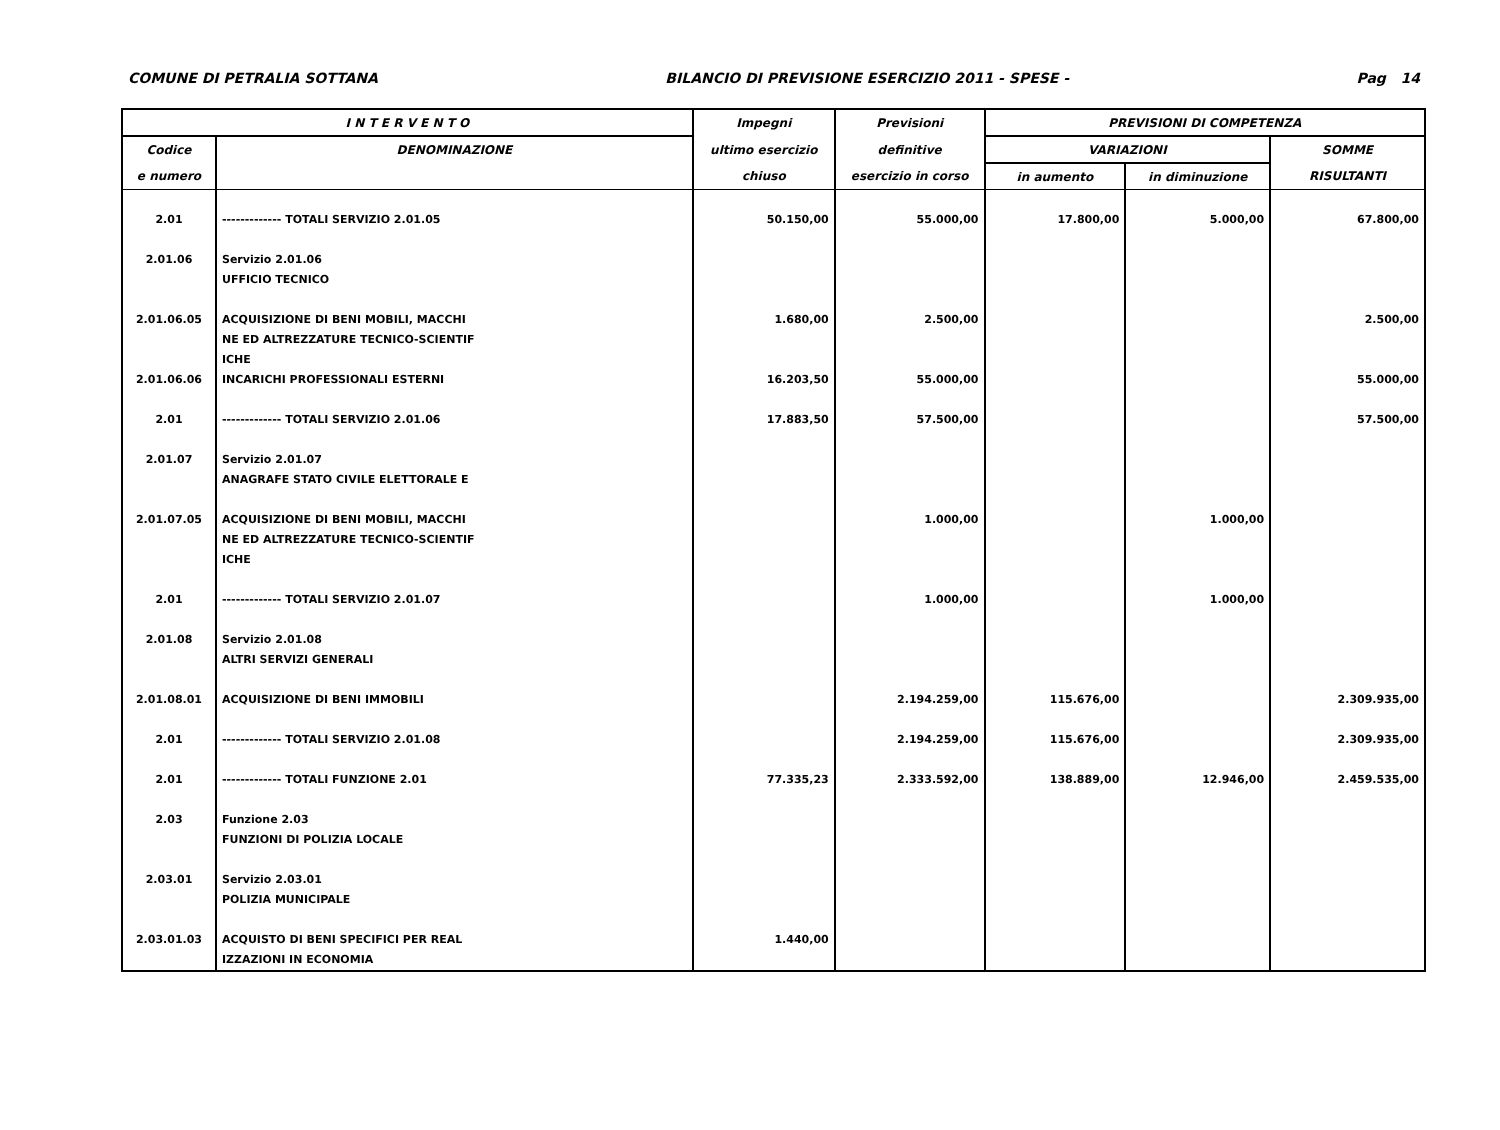COMUNE DI PETRALIA SOTTANA BILANCIO DI PREVISIONE ESERCIZIO 2011 - SPESE - Pag 14
| I N T E R V E N T O | | Impegni | Previsioni | PREVISIONI DI COMPETENZA | | |
| --- | --- | --- | --- | --- | --- | --- |
| Codice | DENOMINAZIONE | ultimo esercizio | definitive | VARIAZIONI | | SOMME |
| e numero | | chiuso | esercizio in corso | in aumento | in diminuzione | RISULTANTI |
| 2.01 | ------------- TOTALI SERVIZIO 2.01.05 | 50.150,00 | 55.000,00 | 17.800,00 | 5.000,00 | 67.800,00 |
| 2.01.06 | Servizio 2.01.06 UFFICIO TECNICO | | | | | |
| 2.01.06.05 | ACQUISIZIONE DI BENI MOBILI, MACCHI NE ED ALTREZZATURE TECNICO-SCIENTIF ICHE | 1.680,00 | 2.500,00 | | | 2.500,00 |
| 2.01.06.06 | INCARICHI PROFESSIONALI ESTERNI | 16.203,50 | 55.000,00 | | | 55.000,00 |
| 2.01 | ------------- TOTALI SERVIZIO 2.01.06 | 17.883,50 | 57.500,00 | | | 57.500,00 |
| 2.01.07 | Servizio 2.01.07 ANAGRAFE STATO CIVILE ELETTORALE E | | | | | |
| 2.01.07.05 | ACQUISIZIONE DI BENI MOBILI, MACCHI NE ED ALTREZZATURE TECNICO-SCIENTIF ICHE | | 1.000,00 | | 1.000,00 | |
| 2.01 | ------------- TOTALI SERVIZIO 2.01.07 | | 1.000,00 | | 1.000,00 | |
| 2.01.08 | Servizio 2.01.08 ALTRI SERVIZI GENERALI | | | | | |
| 2.01.08.01 | ACQUISIZIONE DI BENI IMMOBILI | | 2.194.259,00 | 115.676,00 | | 2.309.935,00 |
| 2.01 | ------------- TOTALI SERVIZIO 2.01.08 | | 2.194.259,00 | 115.676,00 | | 2.309.935,00 |
| 2.01 | ------------- TOTALI FUNZIONE 2.01 | 77.335,23 | 2.333.592,00 | 138.889,00 | 12.946,00 | 2.459.535,00 |
| 2.03 | Funzione 2.03 FUNZIONI DI POLIZIA LOCALE | | | | | |
| 2.03.01 | Servizio 2.03.01 POLIZIA MUNICIPALE | | | | | |
| 2.03.01.03 | ACQUISTO DI BENI SPECIFICI PER REAL IZZAZIONI IN ECONOMIA | 1.440,00 | | | | |